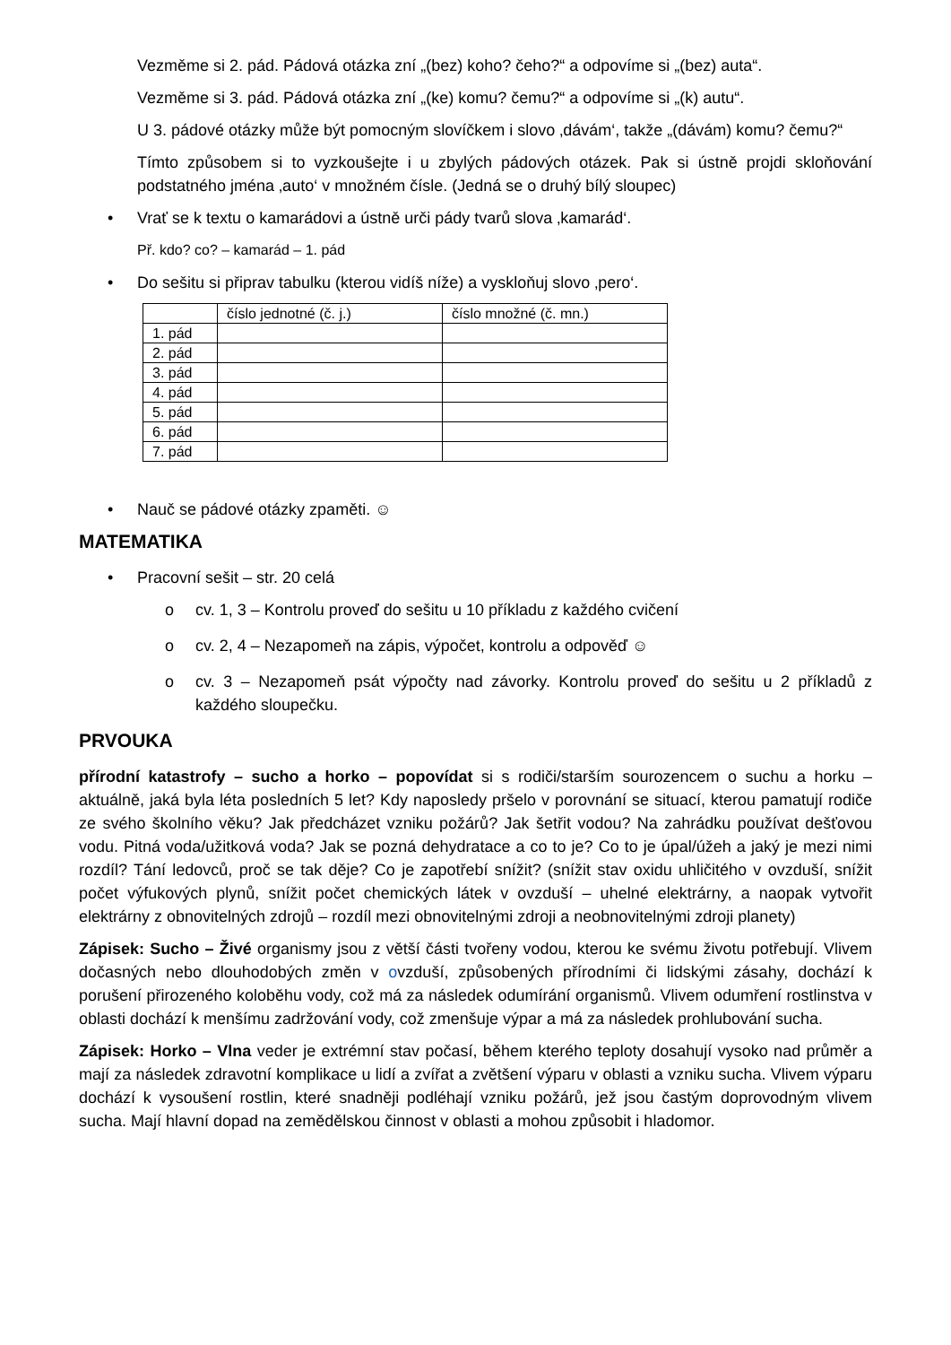Vezměme si 2. pád. Pádová otázka zní „(bez) koho? čeho?“ a odpovíme si „(bez) auta“.
Vezměme si 3. pád. Pádová otázka zní „(ke) komu? čemu?“ a odpovíme si „(k) autu“.
U 3. pádové otázky může být pomocným slovíčkem i slovo ‚dávám‘, takže „(dávám) komu? čemu?“
Tímto způsobem si to vyzkoušejte i u zbylých pádových otázek. Pak si ústně projdi skloňování podstatného jména ‚auto‘ v množném čísle. (Jedná se o druhý bílý sloupec)
• Vrať se k textu o kamarádovi a ústně urči pády tvarů slova ‚kamarád‘.
Př. kdo? co? – kamarád – 1. pád
• Do sešitu si připrav tabulku (kterou vidíš níže) a vyskloňuj slovo ‚pero‘.
| | číslo jednotné (č. j.) | číslo množné (č. mn.) |
| 1. pád | | |
| 2. pád | | |
| 3. pád | | |
| 4. pád | | |
| 5. pád | | |
| 6. pád | | |
| 7. pád | | |
• Nauč se pádové otázky zpaměti. ☺
MATEMATIKA
• Pracovní sešit – str. 20 celá
o cv. 1, 3 – Kontrolu proveď do sešitu u 10 příkladu z každého cvičení
o cv. 2, 4 – Nezapomeň na zápis, výpočet, kontrolu a odpověď ☺
o cv. 3 – Nezapomeň psát výpočty nad závorky. Kontrolu proveď do sešitu u 2 příkladů z každého sloupečku.
PRVOUKA
přírodní katastrofy – sucho a horko – popovídat si s rodiči/starším sourozencem o suchu a horku – aktuálně, jaká byla léta posledních 5 let? Kdy naposledy pršelo v porovnání se situací, kterou pamatují rodiče ze svého školního věku? Jak předcházet vzniku požárů? Jak šetřit vodou? Na zahrádku používat dešťovou vodu. Pitná voda/užitková voda? Jak se pozná dehydratace a co to je? Co to je úpal/úžeh a jaký je mezi nimi rozdíl? Tání ledovců, proč se tak děje? Co je zapotřebí snížit? (snížit stav oxidu uhličitého v ovzduší, snížit počet výfukových plynů, snížit počet chemických látek v ovzduší – uhelné elektrárny, a naopak vytvořit elektrárny z obnovitelných zdrojů – rozdíl mezi obnovitelnými zdroji a neobnovitelnými zdroji planety)
Zápisek: Sucho – Živé organismy jsou z větší části tvořeny vodou, kterou ke svému životu potřebují. Vlivem dočasných nebo dlouhodobých změn v ovzduší, způsobených přírodními či lidskými zásahy, dochází k porušení přirozeného koloběhu vody, což má za následek odumírání organismů. Vlivem odumření rostlinstva v oblasti dochází k menšímu zadržování vody, což zmenšuje výpar a má za následek prohlubování sucha.
Zápisek: Horko – Vlna veder je extrémní stav počasí, během kterého teploty dosahují vysoko nad průměr a mají za následek zdravotní komplikace u lidí a zvířat a zvětšení výparu v oblasti a vzniku sucha. Vlivem výparu dochází k vysoušení rostlin, které snadněji podléhají vzniku požárů, jež jsou častým doprovodným vlivem sucha. Mají hlavní dopad na zemědělskou činnost v oblasti a mohou způsobit i hladomor.